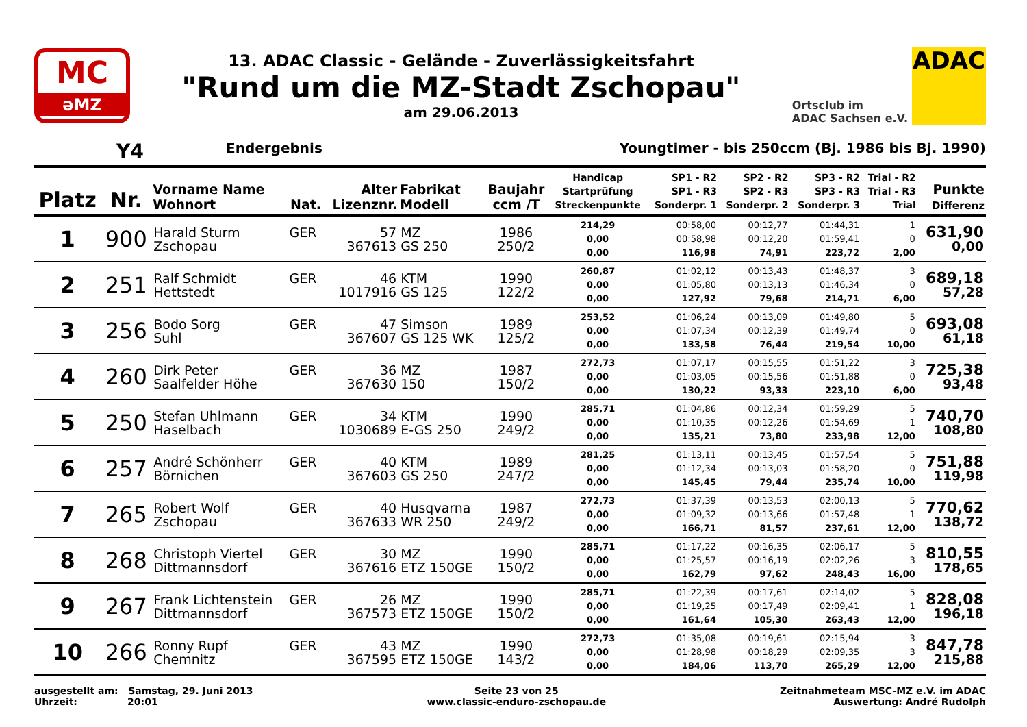MC
əMZ
13. ADAC Classic - Gelände - Zuverlässigkeitsfahrt
"Rund um die MZ-Stadt Zschopau"
am 29.06.2013
Ortsclub im
ADAC Sachsen e.V.
ADAC
Y4 Endergebnis Youngtimer - bis 250ccm (Bj. 1986 bis Bj. 1990)
| Platz | Nr. | Vorname Name Wohnort | Nat. | Alter Lizenznr. | Fabrikat Modell | Baujahr ccm /T | Handicap Startprüfung Streckenpunkte | SP1 - R2 SP1 - R3 Sonderpr. 1 | SP2 - R2 SP2 - R3 Sonderpr. 2 | SP3 - R2 SP3 - R3 Sonderpr. 3 | Trial - R2 Trial - R3 Trial | Punkte Differenz |
| --- | --- | --- | --- | --- | --- | --- | --- | --- | --- | --- | --- | --- |
| 1 | 900 | Harald Sturm Zschopau | GER | 57 367613 | MZ GS 250 | 1986 250/2 | 214,29 0,00 0,00 | 00:58,00 00:58,98 116,98 | 00:12,77 00:12,20 74,91 | 01:44,31 01:59,41 223,72 | 1 0 2,00 | 631,90 0,00 |
| 2 | 251 | Ralf Schmidt Hettstedt | GER | 46 1017916 | KTM GS 125 | 1990 122/2 | 260,87 0,00 0,00 | 01:02,12 01:05,80 127,92 | 00:13,43 00:13,13 79,68 | 01:48,37 01:46,34 214,71 | 3 0 6,00 | 689,18 57,28 |
| 3 | 256 | Bodo Sorg Suhl | GER | 47 367607 | Simson GS 125 WK | 1989 125/2 | 253,52 0,00 0,00 | 01:06,24 01:07,34 133,58 | 00:13,09 00:12,39 76,44 | 01:49,80 01:49,74 219,54 | 5 0 10,00 | 693,08 61,18 |
| 4 | 260 | Dirk Peter Saalfelder Höhe | GER | 36 367630 | MZ 150 | 1987 150/2 | 272,73 0,00 0,00 | 01:07,17 01:03,05 130,22 | 00:15,55 00:15,56 93,33 | 01:51,22 01:51,88 223,10 | 3 0 6,00 | 725,38 93,48 |
| 5 | 250 | Stefan Uhlmann Haselbach | GER | 34 1030689 | KTM E-GS 250 | 1990 249/2 | 285,71 0,00 0,00 | 01:04,86 01:10,35 135,21 | 00:12,34 00:12,26 73,80 | 01:59,29 01:54,69 233,98 | 5 1 12,00 | 740,70 108,80 |
| 6 | 257 | André Schönherr Börnichen | GER | 40 367603 | KTM GS 250 | 1989 247/2 | 281,25 0,00 0,00 | 01:13,11 01:12,34 145,45 | 00:13,45 00:13,03 79,44 | 01:57,54 01:58,20 235,74 | 5 0 10,00 | 751,88 119,98 |
| 7 | 265 | Robert Wolf Zschopau | GER | 40 367633 | Husqvarna WR 250 | 1987 249/2 | 272,73 0,00 0,00 | 01:37,39 01:09,32 166,71 | 00:13,53 00:13,66 81,57 | 02:00,13 01:57,48 237,61 | 5 1 12,00 | 770,62 138,72 |
| 8 | 268 | Christoph Viertel Dittmannsdorf | GER | 30 367616 | MZ ETZ 150GE | 1990 150/2 | 285,71 0,00 0,00 | 01:17,22 01:25,57 162,79 | 00:16,35 00:16,19 97,62 | 02:06,17 02:02,26 248,43 | 5 3 16,00 | 810,55 178,65 |
| 9 | 267 | Frank Lichtenstein Dittmannsdorf | GER | 26 367573 | MZ ETZ 150GE | 1990 150/2 | 285,71 0,00 0,00 | 01:22,39 01:19,25 161,64 | 00:17,61 00:17,49 105,30 | 02:14,02 02:09,41 263,43 | 5 1 12,00 | 828,08 196,18 |
| 10 | 266 | Ronny Rupf Chemnitz | GER | 43 367595 | MZ ETZ 150GE | 1990 143/2 | 272,73 0,00 0,00 | 01:35,08 01:28,98 184,06 | 00:19,61 00:18,29 113,70 | 02:15,94 02:09,35 265,29 | 3 3 12,00 | 847,78 215,88 |
ausgestellt am: Samstag, 29. Juni 2013
Uhrzeit: 20:01
Seite 23 von 25
www.classic-enduro-zschopau.de
Zeitnahmeteam MSC-MZ e.V. im ADAC
Auswertung: André Rudolph